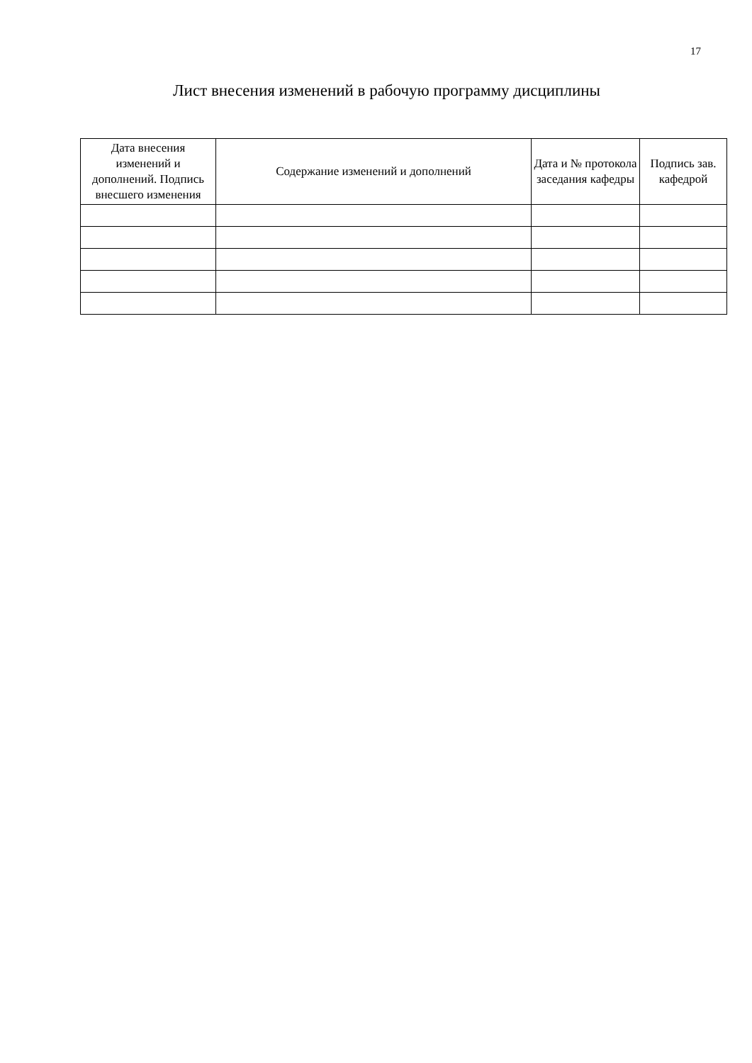17
Лист внесения изменений в рабочую программу дисциплины
| Дата внесения изменений и дополнений. Подпись внесшего изменения | Содержание изменений и дополнений | Дата и № протокола заседания кафедры | Подпись зав. кафедрой |
| --- | --- | --- | --- |